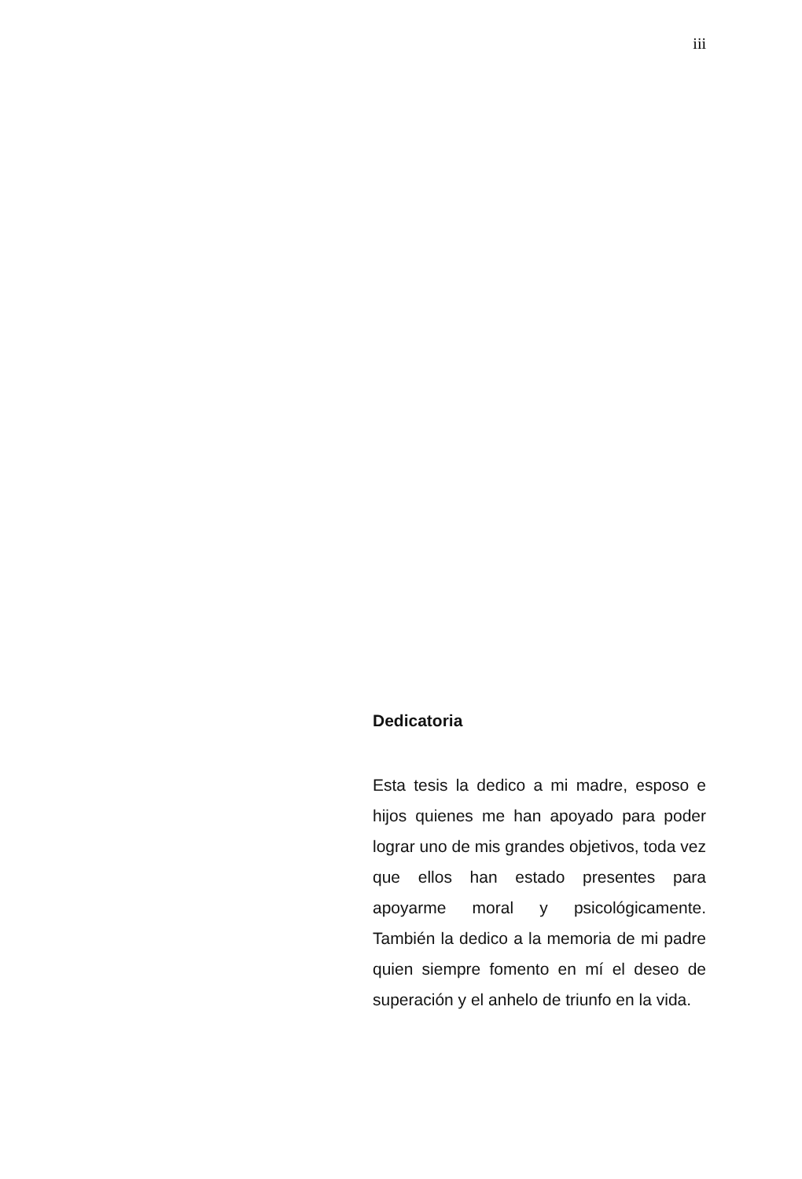iii
Dedicatoria
Esta tesis la dedico a mi madre, esposo e hijos quienes me han apoyado para poder lograr uno de mis grandes objetivos, toda vez que ellos han estado presentes para apoyarme moral y psicológicamente. También la dedico a la memoria de mi padre quien siempre fomento en mí el deseo de superación y el anhelo de triunfo en la vida.